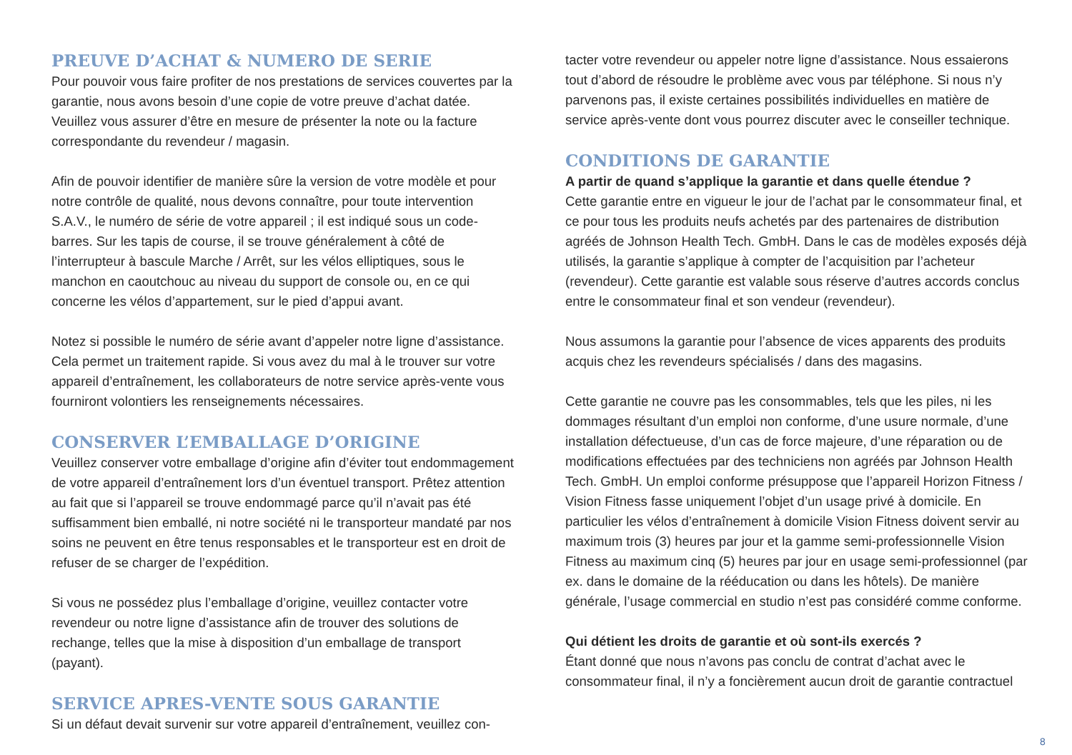PREUVE D’ACHAT & NUMERO DE SERIE
Pour pouvoir vous faire profiter de nos prestations de services couvertes par la garantie, nous avons besoin d’une copie de votre preuve d’achat datée. Veuillez vous assurer d’être en mesure de présenter la note ou la facture correspondante du revendeur / magasin.
Afin de pouvoir identifier de manière sûre la version de votre modèle et pour notre contrôle de qualité, nous devons connaître, pour toute intervention S.A.V., le numéro de série de votre appareil ; il est indiqué sous un code-barres. Sur les tapis de course, il se trouve généralement à côté de l’interrupteur à bascule Marche / Arrêt, sur les vélos elliptiques, sous le manchon en caoutchouc au niveau du support de console ou, en ce qui concerne les vélos d’appartement, sur le pied d’appui avant.
Notez si possible le numéro de série avant d’appeler notre ligne d’assistance. Cela permet un traitement rapide. Si vous avez du mal à le trouver sur votre appareil d’entraînement, les collaborateurs de notre service après-vente vous fourniront volontiers les renseignements nécessaires.
CONSERVER L’EMBALLAGE D’ORIGINE
Veuillez conserver votre emballage d’origine afin d’éviter tout endommagement de votre appareil d’entraînement lors d’un éventuel transport. Prêtez attention au fait que si l’appareil se trouve endommagé parce qu’il n’avait pas été suffisamment bien emballé, ni notre société ni le transporteur mandaté par nos soins ne peuvent en être tenus responsables et le transporteur est en droit de refuser de se charger de l’expédition.
Si vous ne possédez plus l’emballage d’origine, veuillez contacter votre revendeur ou notre ligne d’assistance afin de trouver des solutions de rechange, telles que la mise à disposition d’un emballage de transport (payant).
SERVICE APRES-VENTE SOUS GARANTIE
Si un défaut devait survenir sur votre appareil d’entraînement, veuillez con-
tacter votre revendeur ou appeler notre ligne d’assistance. Nous essaierons tout d’abord de résoudre le problème avec vous par téléphone. Si nous n’y parvenons pas, il existe certaines possibilités individuelles en matière de service après-vente dont vous pourrez discuter avec le conseiller technique.
CONDITIONS DE GARANTIE
A partir de quand s’applique la garantie et dans quelle étendue ?
Cette garantie entre en vigueur le jour de l’achat par le consommateur final, et ce pour tous les produits neufs achetés par des partenaires de distribution agréés de Johnson Health Tech. GmbH. Dans le cas de modèles exposés déjà utilisés, la garantie s’applique à compter de l’acquisition par l’acheteur (revendeur). Cette garantie est valable sous réserve d’autres accords conclus entre le consommateur final et son vendeur (revendeur).
Nous assumons la garantie pour l’absence de vices apparents des produits acquis chez les revendeurs spécialisés / dans des magasins.
Cette garantie ne couvre pas les consommables, tels que les piles, ni les dommages résultant d’un emploi non conforme, d’une usure normale, d’une installation défectueuse, d’un cas de force majeure, d’une réparation ou de modifications effectuées par des techniciens non agréés par Johnson Health Tech. GmbH. Un emploi conforme présuppose que l’appareil Horizon Fitness / Vision Fitness fasse uniquement l’objet d’un usage privé à domicile. En particulier les vélos d’entraînement à domicile Vision Fitness doivent servir au maximum trois (3) heures par jour et la gamme semi-professionnelle Vision Fitness au maximum cinq (5) heures par jour en usage semi-professionnel (par ex. dans le domaine de la rééducation ou dans les hôtels). De manière générale, l’usage commercial en studio n’est pas considéré comme conforme.
Qui détient les droits de garantie et où sont-ils exercés ?
Étant donné que nous n’avons pas conclu de contrat d’achat avec le consommateur final, il n’y a foncièrement aucun droit de garantie contractuel
8